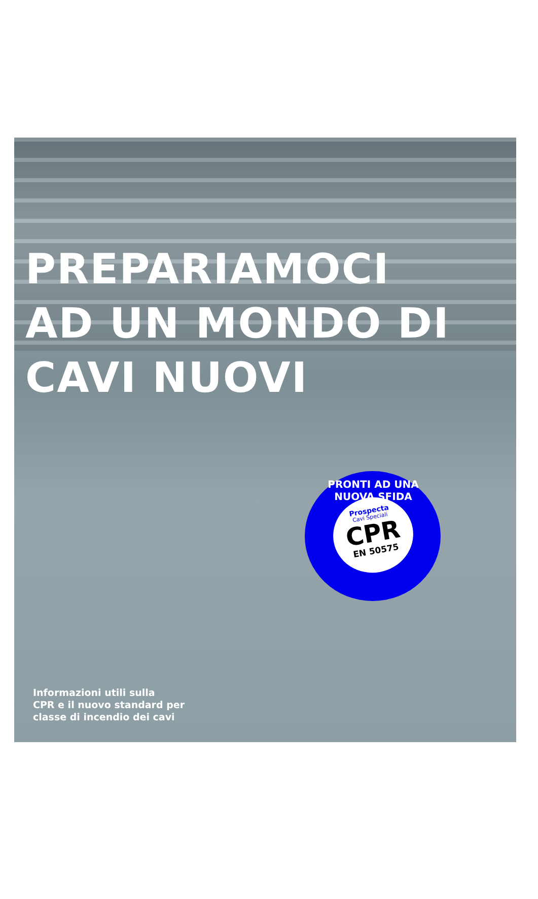PREPARIAMOCI
AD UN MONDO DI
CAVI NUOVI
PRONTI AD UNA NUOVA SFIDA
Prospecta
Cavi Speciali
CPR
EN 50575
Informazioni utili sulla
CPR e il nuovo standard per
classe di incendio dei cavi